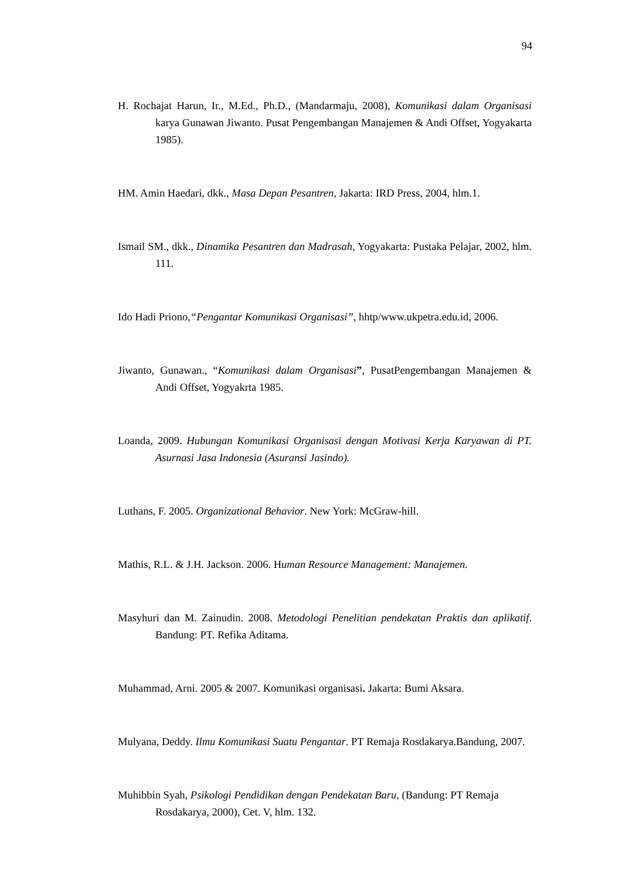94
H. Rochajat Harun, Ir., M.Ed., Ph.D., (Mandarmaju, 2008), Komunikasi dalam Organisasi karya Gunawan Jiwanto. Pusat Pengembangan Manajemen & Andi Offset, Yogyakarta 1985).
HM. Amin Haedari, dkk., Masa Depan Pesantren, Jakarta: IRD Press, 2004, hlm.1.
Ismail SM., dkk., Dinamika Pesantren dan Madrasah, Yogyakarta: Pustaka Pelajar, 2002, hlm. 111.
Ido Hadi Priono,“Pengantar Komunikasi Organisasi”, hhtp/www.ukpetra.edu.id, 2006.
Jiwanto, Gunawan., “Komunikasi dalam Organisasi”, PusatPengembangan Manajemen & Andi Offset, Yogyakrta 1985.
Loanda, 2009. Hubungan Komunikasi Organisasi dengan Motivasi Kerja Karyawan di PT. Asurnasi Jasa Indonesia (Asuransi Jasindo).
Luthans, F. 2005. Organizational Behavior. New York: McGraw-hill.
Mathis, R.L. & J.H. Jackson. 2006. Human Resource Management: Manajemen.
Masyhuri dan M. Zainudin. 2008. Metodologi Penelitian pendekatan Praktis dan aplikatif. Bandung: PT. Refika Aditama.
Muhammad, Arni. 2005 & 2007. Komunikasi organisasi. Jakarta: Bumi Aksara.
Mulyana, Deddy. Ilmu Komunikasi Suatu Pengantar. PT Remaja Rosdakarya.Bandung, 2007.
Muhibbin Syah, Psikologi Pendidikan dengan Pendekatan Baru, (Bandung: PT Remaja Rosdakarya, 2000), Cet. V, hlm. 132.